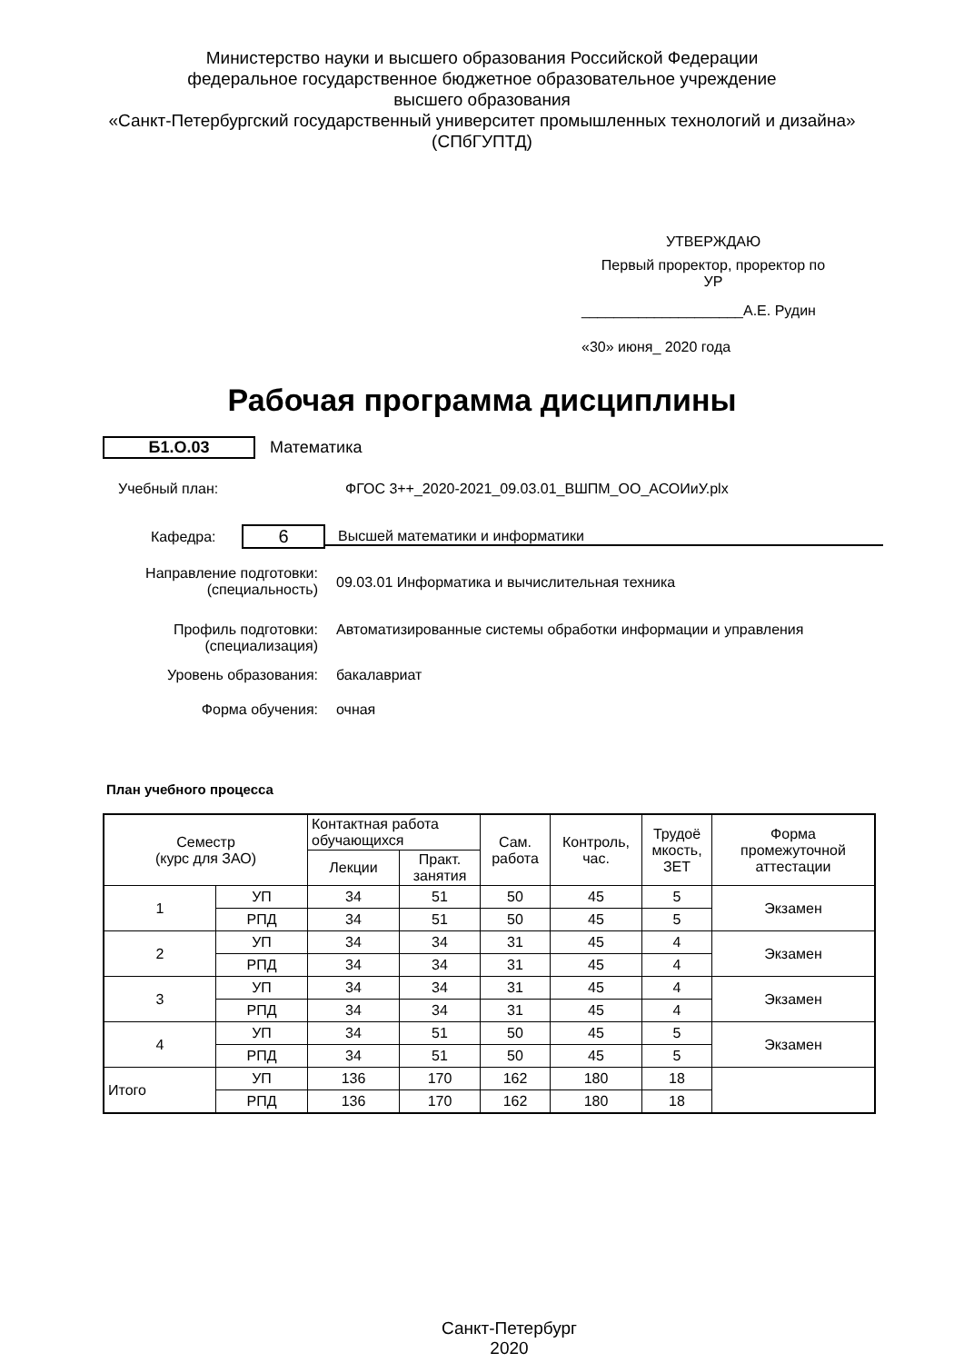Министерство науки и высшего образования Российской Федерации
федеральное государственное бюджетное образовательное учреждение
высшего образования
«Санкт-Петербургский государственный университет промышленных технологий и дизайна»
(СПбГУПТД)
УТВЕРЖДАЮ
Первый проректор, проректор по
УР
____________________А.Е. Рудин
«30» июня_ 2020 года
Рабочая программа дисциплины
Б1.О.03 Математика
Учебный план: ФГОС 3++_2020-2021_09.03.01_ВШПМ_ОО_АСОИиУ.plx
Кафедра: 6 Высшей математики и информатики
Направление подготовки:
(специальность) 09.03.01 Информатика и вычислительная техника
Профиль подготовки:
(специализация) Автоматизированные системы обработки информации и управления
Уровень образования: бакалавриат
Форма обучения: очная
План учебного процесса
| Семестр (курс для ЗАО) | | Контактная работа обучающихся | | Сам. работа | Контроль, час. | Трудоё мкость, ЗЕТ | Форма промежуточной аттестации |
| --- | --- | --- | --- | --- | --- | --- | --- |
| | | Лекции | Практ. занятия | | | | |
| 1 | УП | 34 | 51 | 50 | 45 | 5 | Экзамен |
| | РПД | 34 | 51 | 50 | 45 | 5 | |
| 2 | УП | 34 | 34 | 31 | 45 | 4 | Экзамен |
| | РПД | 34 | 34 | 31 | 45 | 4 | |
| 3 | УП | 34 | 34 | 31 | 45 | 4 | Экзамен |
| | РПД | 34 | 34 | 31 | 45 | 4 | |
| 4 | УП | 34 | 51 | 50 | 45 | 5 | Экзамен |
| | РПД | 34 | 51 | 50 | 45 | 5 | |
| Итого | УП | 136 | 170 | 162 | 180 | 18 | |
| | РПД | 136 | 170 | 162 | 180 | 18 | |
Санкт-Петербург
2020